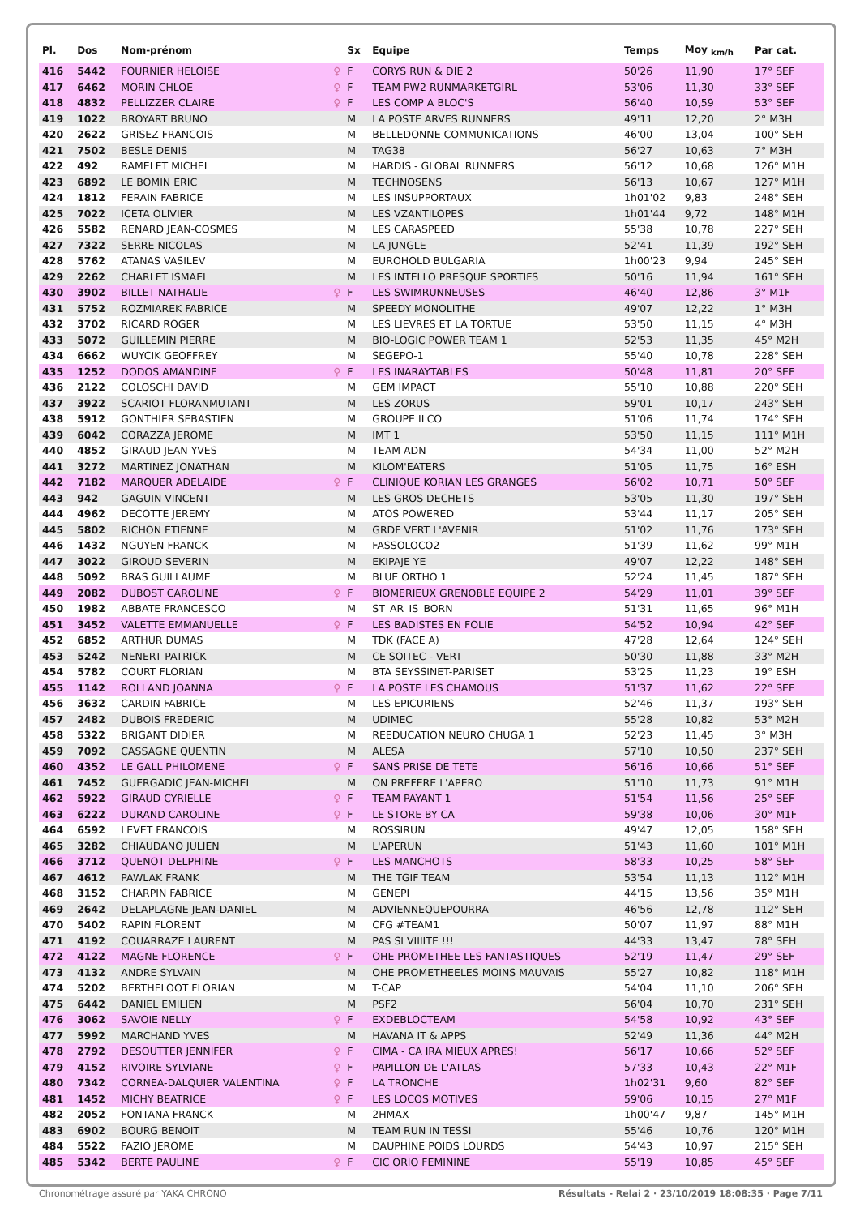| Pl. | Dos | Nom-prénom | | Sx | Equipe | Temps | Moy <sub>km/h</sub> | Par cat. |
| --- | --- | --- | --- | --- | --- | --- | --- | --- |
| 416 | 5442 | FOURNIER HELOISE | ♀ | F | CORYS RUN & DIE 2 | 50'26 | 11,90 | 17° SEF |
| 417 | 6462 | MORIN CHLOE | ♀ | F | TEAM PW2 RUNMARKETGIRL | 53'06 | 11,30 | 33° SEF |
| 418 | 4832 | PELLIZZER CLAIRE | ♀ | F | LES COMP A BLOC'S | 56'40 | 10,59 | 53° SEF |
| 419 | 1022 | BROYART BRUNO | | M | LA POSTE ARVES RUNNERS | 49'11 | 12,20 | 2° M3H |
| 420 | 2622 | GRISEZ FRANCOIS | | M | BELLEDONNE COMMUNICATIONS | 46'00 | 13,04 | 100° SEH |
| 421 | 7502 | BESLE DENIS | | M | TAG38 | 56'27 | 10,63 | 7° M3H |
| 422 | 492 | RAMELET MICHEL | | M | HARDIS - GLOBAL RUNNERS | 56'12 | 10,68 | 126° M1H |
| 423 | 6892 | LE BOMIN ERIC | | M | TECHNOSENS | 56'13 | 10,67 | 127° M1H |
| 424 | 1812 | FERAIN FABRICE | | M | LES INSUPPORTAUX | 1h01'02 | 9,83 | 248° SEH |
| 425 | 7022 | ICETA OLIVIER | | M | LES VZANTILOPES | 1h01'44 | 9,72 | 148° M1H |
| 426 | 5582 | RENARD JEAN-COSMES | | M | LES CARASPEED | 55'38 | 10,78 | 227° SEH |
| 427 | 7322 | SERRE NICOLAS | | M | LA JUNGLE | 52'41 | 11,39 | 192° SEH |
| 428 | 5762 | ATANAS VASILEV | | M | EUROHOLD BULGARIA | 1h00'23 | 9,94 | 245° SEH |
| 429 | 2262 | CHARLET ISMAEL | | M | LES INTELLO PRESQUE SPORTIFS | 50'16 | 11,94 | 161° SEH |
| 430 | 3902 | BILLET NATHALIE | ♀ | F | LES SWIMRUNNEUSES | 46'40 | 12,86 | 3° M1F |
| 431 | 5752 | ROZMIAREK FABRICE | | M | SPEEDY MONOLITHE | 49'07 | 12,22 | 1° M3H |
| 432 | 3702 | RICARD ROGER | | M | LES LIEVRES ET LA TORTUE | 53'50 | 11,15 | 4° M3H |
| 433 | 5072 | GUILLEMIN PIERRE | | M | BIO-LOGIC POWER TEAM 1 | 52'53 | 11,35 | 45° M2H |
| 434 | 6662 | WUYCIK GEOFFREY | | M | SEGEPO-1 | 55'40 | 10,78 | 228° SEH |
| 435 | 1252 | DODOS AMANDINE | ♀ | F | LES INARAYTABLES | 50'48 | 11,81 | 20° SEF |
| 436 | 2122 | COLOSCHI DAVID | | M | GEM IMPACT | 55'10 | 10,88 | 220° SEH |
| 437 | 3922 | SCARIOT FLORANMUTANT | | M | LES ZORUS | 59'01 | 10,17 | 243° SEH |
| 438 | 5912 | GONTHIER SEBASTIEN | | M | GROUPE ILCO | 51'06 | 11,74 | 174° SEH |
| 439 | 6042 | CORAZZA JEROME | | M | IMT 1 | 53'50 | 11,15 | 111° M1H |
| 440 | 4852 | GIRAUD JEAN YVES | | M | TEAM ADN | 54'34 | 11,00 | 52° M2H |
| 441 | 3272 | MARTINEZ JONATHAN | | M | KILOM'EATERS | 51'05 | 11,75 | 16° ESH |
| 442 | 7182 | MARQUER ADELAIDE | ♀ | F | CLINIQUE KORIAN LES GRANGES | 56'02 | 10,71 | 50° SEF |
| 443 | 942 | GAGUIN VINCENT | | M | LES GROS DECHETS | 53'05 | 11,30 | 197° SEH |
| 444 | 4962 | DECOTTE JEREMY | | M | ATOS POWERED | 53'44 | 11,17 | 205° SEH |
| 445 | 5802 | RICHON ETIENNE | | M | GRDF VERT L'AVENIR | 51'02 | 11,76 | 173° SEH |
| 446 | 1432 | NGUYEN FRANCK | | M | FASSOLOCO2 | 51'39 | 11,62 | 99° M1H |
| 447 | 3022 | GIROUD SEVERIN | | M | EKIPAJE YE | 49'07 | 12,22 | 148° SEH |
| 448 | 5092 | BRAS GUILLAUME | | M | BLUE ORTHO 1 | 52'24 | 11,45 | 187° SEH |
| 449 | 2082 | DUBOST CAROLINE | ♀ | F | BIOMERIEUX GRENOBLE EQUIPE 2 | 54'29 | 11,01 | 39° SEF |
| 450 | 1982 | ABBATE FRANCESCO | | M | ST_AR_IS_BORN | 51'31 | 11,65 | 96° M1H |
| 451 | 3452 | VALETTE EMMANUELLE | ♀ | F | LES BADISTES EN FOLIE | 54'52 | 10,94 | 42° SEF |
| 452 | 6852 | ARTHUR DUMAS | | M | TDK (FACE A) | 47'28 | 12,64 | 124° SEH |
| 453 | 5242 | NENERT PATRICK | | M | CE SOITEC - VERT | 50'30 | 11,88 | 33° M2H |
| 454 | 5782 | COURT FLORIAN | | M | BTA SEYSSINET-PARISET | 53'25 | 11,23 | 19° ESH |
| 455 | 1142 | ROLLAND JOANNA | ♀ | F | LA POSTE LES CHAMOUS | 51'37 | 11,62 | 22° SEF |
| 456 | 3632 | CARDIN FABRICE | | M | LES EPICURIENS | 52'46 | 11,37 | 193° SEH |
| 457 | 2482 | DUBOIS FREDERIC | | M | UDIMEC | 55'28 | 10,82 | 53° M2H |
| 458 | 5322 | BRIGANT DIDIER | | M | REEDUCATION NEURO CHUGA 1 | 52'23 | 11,45 | 3° M3H |
| 459 | 7092 | CASSAGNE QUENTIN | | M | ALESA | 57'10 | 10,50 | 237° SEH |
| 460 | 4352 | LE GALL PHILOMENE | ♀ | F | SANS PRISE DE TETE | 56'16 | 10,66 | 51° SEF |
| 461 | 7452 | GUERGADIC JEAN-MICHEL | | M | ON PREFERE L'APERO | 51'10 | 11,73 | 91° M1H |
| 462 | 5922 | GIRAUD CYRIELLE | ♀ | F | TEAM PAYANT 1 | 51'54 | 11,56 | 25° SEF |
| 463 | 6222 | DURAND CAROLINE | ♀ | F | LE STORE BY CA | 59'38 | 10,06 | 30° M1F |
| 464 | 6592 | LEVET FRANCOIS | | M | ROSSIRUN | 49'47 | 12,05 | 158° SEH |
| 465 | 3282 | CHIAUDANO JULIEN | | M | L'APERUN | 51'43 | 11,60 | 101° M1H |
| 466 | 3712 | QUENOT DELPHINE | ♀ | F | LES MANCHOTS | 58'33 | 10,25 | 58° SEF |
| 467 | 4612 | PAWLAK FRANK | | M | THE TGIF TEAM | 53'54 | 11,13 | 112° M1H |
| 468 | 3152 | CHARPIN FABRICE | | M | GENEPI | 44'15 | 13,56 | 35° M1H |
| 469 | 2642 | DELAPLAGNE JEAN-DANIEL | | M | ADVIENNEQUEPOURRA | 46'56 | 12,78 | 112° SEH |
| 470 | 5402 | RAPIN FLORENT | | M | CFG #TEAM1 | 50'07 | 11,97 | 88° M1H |
| 471 | 4192 | COUARRAZE LAURENT | | M | PAS SI VIIIITE !!! | 44'33 | 13,47 | 78° SEH |
| 472 | 4122 | MAGNE FLORENCE | ♀ | F | OHE PROMETHEE LES FANTASTIQUES | 52'19 | 11,47 | 29° SEF |
| 473 | 4132 | ANDRE SYLVAIN | | M | OHE PROMETHEELES MOINS MAUVAIS | 55'27 | 10,82 | 118° M1H |
| 474 | 5202 | BERTHELOOT FLORIAN | | M | T-CAP | 54'04 | 11,10 | 206° SEH |
| 475 | 6442 | DANIEL EMILIEN | | M | PSF2 | 56'04 | 10,70 | 231° SEH |
| 476 | 3062 | SAVOIE NELLY | ♀ | F | EXDEBLOCTEAM | 54'58 | 10,92 | 43° SEF |
| 477 | 5992 | MARCHAND YVES | | M | HAVANA IT & APPS | 52'49 | 11,36 | 44° M2H |
| 478 | 2792 | DESOUTTER JENNIFER | ♀ | F | CIMA - CA IRA MIEUX APRES! | 56'17 | 10,66 | 52° SEF |
| 479 | 4152 | RIVOIRE SYLVIANE | ♀ | F | PAPILLON DE L'ATLAS | 57'33 | 10,43 | 22° M1F |
| 480 | 7342 | CORNEA-DALQUIER VALENTINA | ♀ | F | LA TRONCHE | 1h02'31 | 9,60 | 82° SEF |
| 481 | 1452 | MICHY BEATRICE | ♀ | F | LES LOCOS MOTIVES | 59'06 | 10,15 | 27° M1F |
| 482 | 2052 | FONTANA FRANCK | | M | 2HMAX | 1h00'47 | 9,87 | 145° M1H |
| 483 | 6902 | BOURG BENOIT | | M | TEAM RUN IN TESSI | 55'46 | 10,76 | 120° M1H |
| 484 | 5522 | FAZIO JEROME | | M | DAUPHINE POIDS LOURDS | 54'43 | 10,97 | 215° SEH |
| 485 | 5342 | BERTE PAULINE | ♀ | F | CIC ORIO FEMININE | 55'19 | 10,85 | 45° SEF |
Chronométrage assuré par YAKA CHRONO Résultats - Relai 2 · 23/10/2019 18:08:35 · Page 7/11